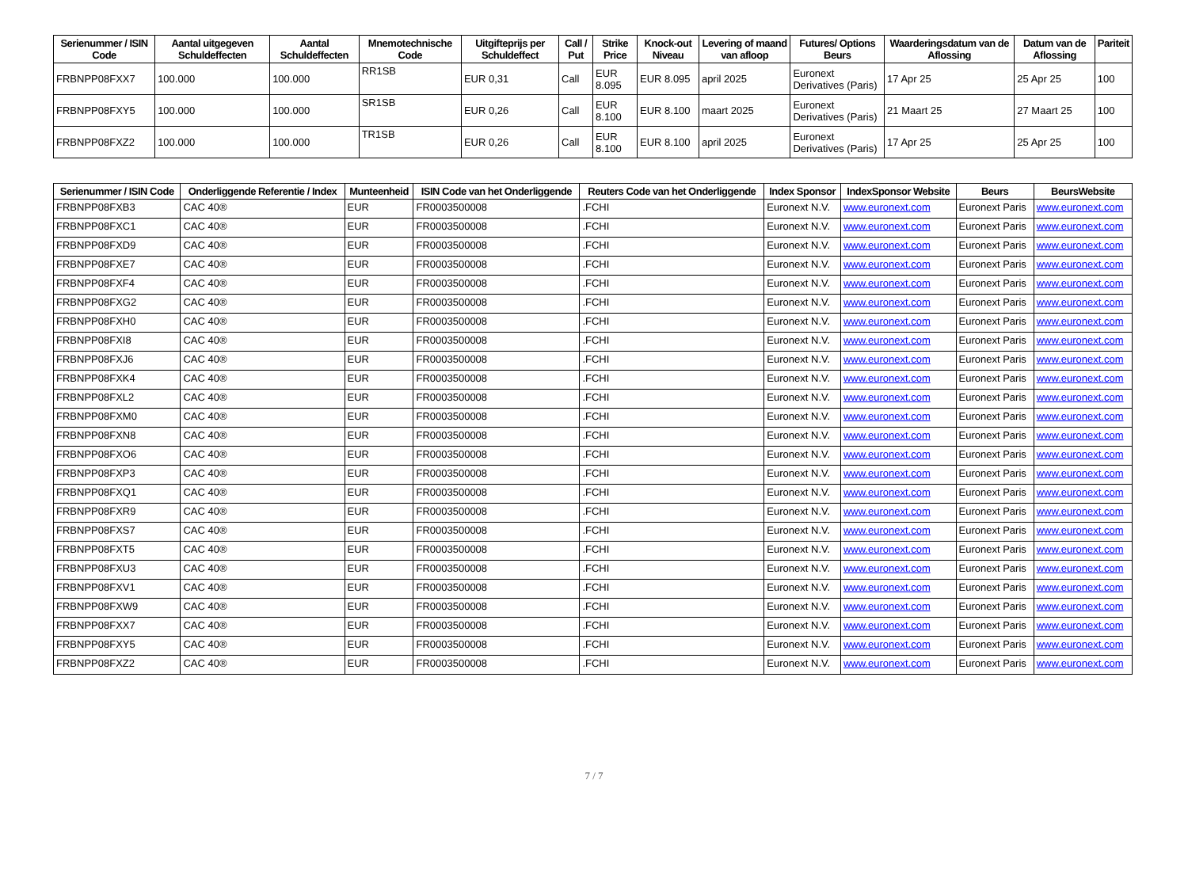| Serienummer / ISIN Code | Aantal uitgegeven Schuldeffecten | Aantal Schuldeffecten | Mnemotechnische Code | Uitgifteprijs per Schuldeffect | Call / Put | Strike Price | Knock-out Niveau | Levering of maand van afloop | Futures/ Options Beurs | Waarderingsdatum van de Aflossing | Datum van de Aflossing | Pariteit |
| --- | --- | --- | --- | --- | --- | --- | --- | --- | --- | --- | --- | --- |
| FRBNPP08FXX7 | 100.000 | 100.000 | RR1SB | EUR 0,31 | Call | EUR 8.095 | EUR 8.095 | april 2025 | Euronext Derivatives (Paris) | 17 Apr 25 | 25 Apr 25 | 100 |
| FRBNPP08FXY5 | 100.000 | 100.000 | SR1SB | EUR 0,26 | Call | EUR 8.100 | EUR 8.100 | maart 2025 | Euronext Derivatives (Paris) | 21 Maart 25 | 27 Maart 25 | 100 |
| FRBNPP08FXZ2 | 100.000 | 100.000 | TR1SB | EUR 0,26 | Call | EUR 8.100 | EUR 8.100 | april 2025 | Euronext Derivatives (Paris) | 17 Apr 25 | 25 Apr 25 | 100 |
| Serienummer / ISIN Code | Onderliggende Referentie / Index | Munteenheid | ISIN Code van het Onderliggende | Reuters Code van het Onderliggende | Index Sponsor | IndexSponsor Website | Beurs | BeursWebsite |
| --- | --- | --- | --- | --- | --- | --- | --- | --- |
| FRBNPP08FXB3 | CAC 40® | EUR | FR0003500008 | .FCHI | Euronext N.V. | www.euronext.com | Euronext Paris | www.euronext.com |
| FRBNPP08FXC1 | CAC 40® | EUR | FR0003500008 | .FCHI | Euronext N.V. | www.euronext.com | Euronext Paris | www.euronext.com |
| FRBNPP08FXD9 | CAC 40® | EUR | FR0003500008 | .FCHI | Euronext N.V. | www.euronext.com | Euronext Paris | www.euronext.com |
| FRBNPP08FXE7 | CAC 40® | EUR | FR0003500008 | .FCHI | Euronext N.V. | www.euronext.com | Euronext Paris | www.euronext.com |
| FRBNPP08FXF4 | CAC 40® | EUR | FR0003500008 | .FCHI | Euronext N.V. | www.euronext.com | Euronext Paris | www.euronext.com |
| FRBNPP08FXG2 | CAC 40® | EUR | FR0003500008 | .FCHI | Euronext N.V. | www.euronext.com | Euronext Paris | www.euronext.com |
| FRBNPP08FXH0 | CAC 40® | EUR | FR0003500008 | .FCHI | Euronext N.V. | www.euronext.com | Euronext Paris | www.euronext.com |
| FRBNPP08FXI8 | CAC 40® | EUR | FR0003500008 | .FCHI | Euronext N.V. | www.euronext.com | Euronext Paris | www.euronext.com |
| FRBNPP08FXJ6 | CAC 40® | EUR | FR0003500008 | .FCHI | Euronext N.V. | www.euronext.com | Euronext Paris | www.euronext.com |
| FRBNPP08FXK4 | CAC 40® | EUR | FR0003500008 | .FCHI | Euronext N.V. | www.euronext.com | Euronext Paris | www.euronext.com |
| FRBNPP08FXL2 | CAC 40® | EUR | FR0003500008 | .FCHI | Euronext N.V. | www.euronext.com | Euronext Paris | www.euronext.com |
| FRBNPP08FXM0 | CAC 40® | EUR | FR0003500008 | .FCHI | Euronext N.V. | www.euronext.com | Euronext Paris | www.euronext.com |
| FRBNPP08FXN8 | CAC 40® | EUR | FR0003500008 | .FCHI | Euronext N.V. | www.euronext.com | Euronext Paris | www.euronext.com |
| FRBNPP08FXO6 | CAC 40® | EUR | FR0003500008 | .FCHI | Euronext N.V. | www.euronext.com | Euronext Paris | www.euronext.com |
| FRBNPP08FXP3 | CAC 40® | EUR | FR0003500008 | .FCHI | Euronext N.V. | www.euronext.com | Euronext Paris | www.euronext.com |
| FRBNPP08FXQ1 | CAC 40® | EUR | FR0003500008 | .FCHI | Euronext N.V. | www.euronext.com | Euronext Paris | www.euronext.com |
| FRBNPP08FXR9 | CAC 40® | EUR | FR0003500008 | .FCHI | Euronext N.V. | www.euronext.com | Euronext Paris | www.euronext.com |
| FRBNPP08FXS7 | CAC 40® | EUR | FR0003500008 | .FCHI | Euronext N.V. | www.euronext.com | Euronext Paris | www.euronext.com |
| FRBNPP08FXT5 | CAC 40® | EUR | FR0003500008 | .FCHI | Euronext N.V. | www.euronext.com | Euronext Paris | www.euronext.com |
| FRBNPP08FXU3 | CAC 40® | EUR | FR0003500008 | .FCHI | Euronext N.V. | www.euronext.com | Euronext Paris | www.euronext.com |
| FRBNPP08FXV1 | CAC 40® | EUR | FR0003500008 | .FCHI | Euronext N.V. | www.euronext.com | Euronext Paris | www.euronext.com |
| FRBNPP08FXW9 | CAC 40® | EUR | FR0003500008 | .FCHI | Euronext N.V. | www.euronext.com | Euronext Paris | www.euronext.com |
| FRBNPP08FXX7 | CAC 40® | EUR | FR0003500008 | .FCHI | Euronext N.V. | www.euronext.com | Euronext Paris | www.euronext.com |
| FRBNPP08FXY5 | CAC 40® | EUR | FR0003500008 | .FCHI | Euronext N.V. | www.euronext.com | Euronext Paris | www.euronext.com |
| FRBNPP08FXZ2 | CAC 40® | EUR | FR0003500008 | .FCHI | Euronext N.V. | www.euronext.com | Euronext Paris | www.euronext.com |
7 / 7